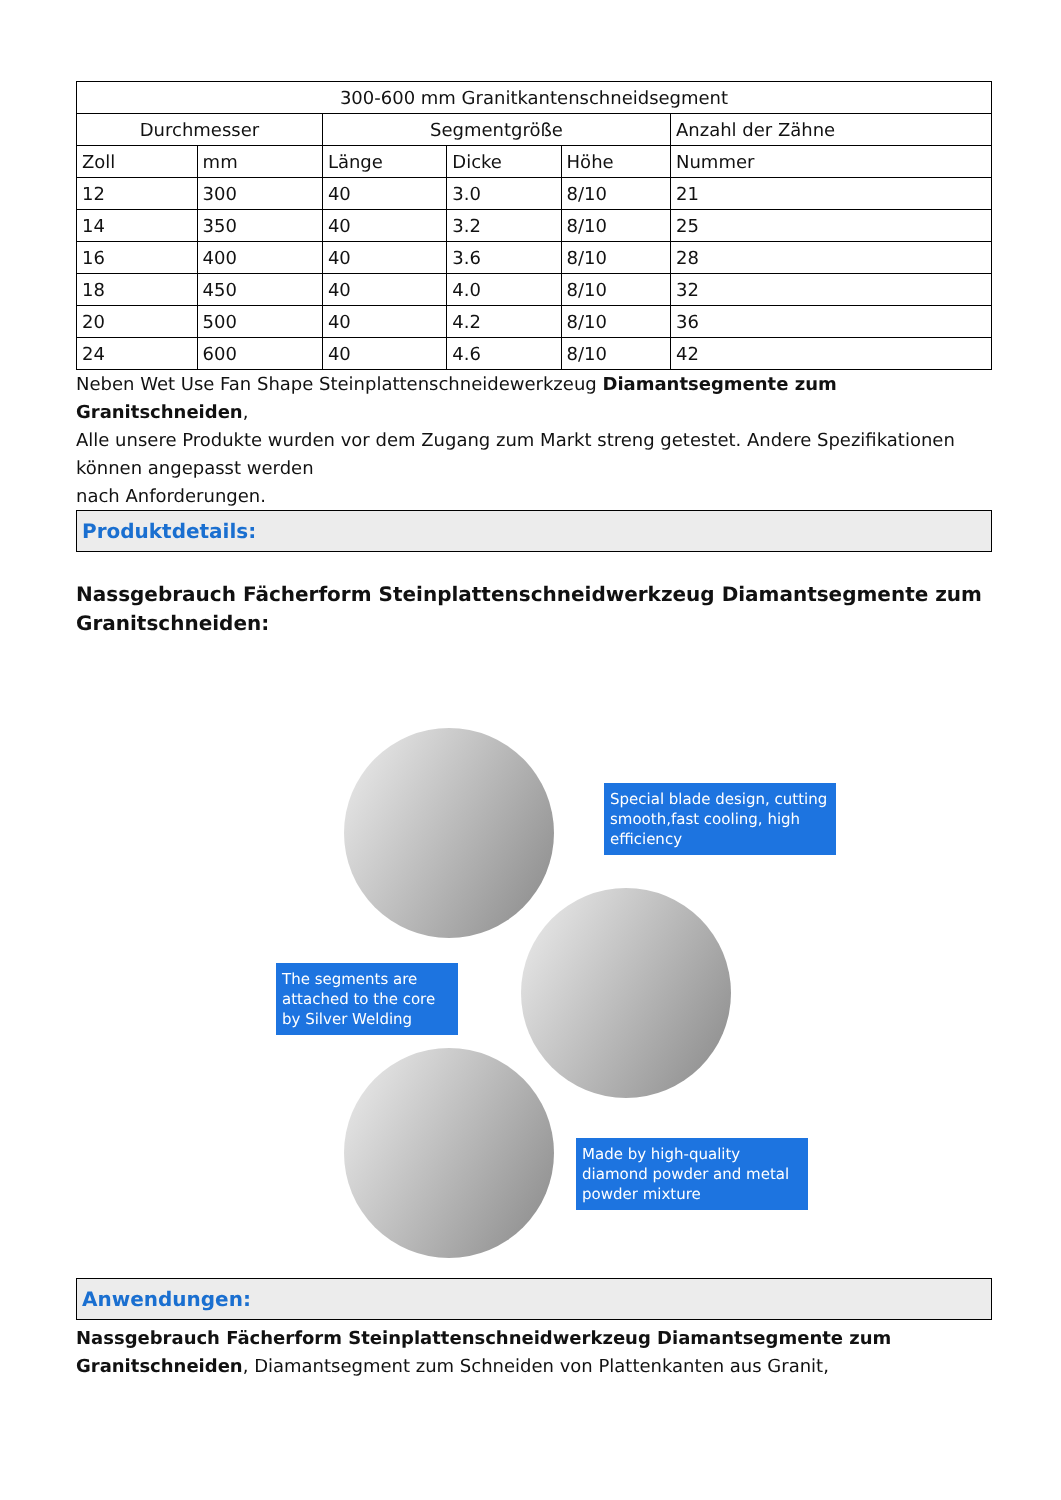| 300-600 mm Granitkantenschneidsegment | | | | | |
| --- | --- | --- | --- | --- | --- |
| Durchmesser | | Segmentgröße | | | Anzahl der Zähne |
| Zoll | mm | Länge | Dicke | Höhe | Nummer |
| 12 | 300 | 40 | 3.0 | 8/10 | 21 |
| 14 | 350 | 40 | 3.2 | 8/10 | 25 |
| 16 | 400 | 40 | 3.6 | 8/10 | 28 |
| 18 | 450 | 40 | 4.0 | 8/10 | 32 |
| 20 | 500 | 40 | 4.2 | 8/10 | 36 |
| 24 | 600 | 40 | 4.6 | 8/10 | 42 |
Neben Wet Use Fan Shape Steinplattenschneidewerkzeug Diamantsegmente zum Granitschneiden,
Alle unsere Produkte wurden vor dem Zugang zum Markt streng getestet. Andere Spezifikationen können angepasst werden
nach Anforderungen.
Produktdetails:
Nassgebrauch Fächerform Steinplattenschneidwerkzeug Diamantsegmente zum Granitschneiden:
Special blade design, cutting smooth,fast cooling, high efficiency
The segments are attached to the core by Silver Welding
Made by high-quality diamond powder and metal powder mixture
Anwendungen:
Nassgebrauch Fächerform Steinplattenschneidwerkzeug Diamantsegmente zum Granitschneiden, Diamantsegment zum Schneiden von Plattenkanten aus Granit,